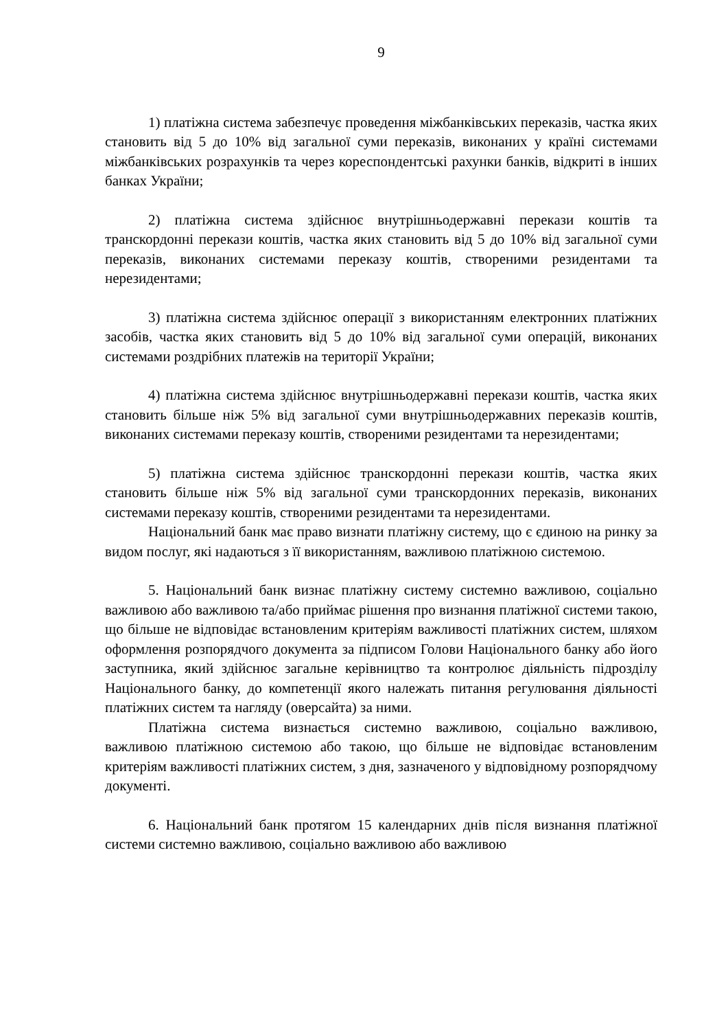9
1) платіжна система забезпечує проведення міжбанківських переказів, частка яких становить від 5 до 10% від загальної суми переказів, виконаних у країні системами міжбанківських розрахунків та через кореспондентські рахунки банків, відкриті в інших банках України;
2) платіжна система здійснює внутрішньодержавні перекази коштів та транскордонні перекази коштів, частка яких становить від 5 до 10% від загальної суми переказів, виконаних системами переказу коштів, створеними резидентами та нерезидентами;
3) платіжна система здійснює операції з використанням електронних платіжних засобів, частка яких становить від 5 до 10% від загальної суми операцій, виконаних системами роздрібних платежів на території України;
4) платіжна система здійснює внутрішньодержавні перекази коштів, частка яких становить більше ніж 5% від загальної суми внутрішньодержавних переказів коштів, виконаних системами переказу коштів, створеними резидентами та нерезидентами;
5) платіжна система здійснює транскордонні перекази коштів, частка яких становить більше ніж 5% від загальної суми транскордонних переказів, виконаних системами переказу коштів, створеними резидентами та нерезидентами.
Національний банк має право визнати платіжну систему, що є єдиною на ринку за видом послуг, які надаються з її використанням, важливою платіжною системою.
5. Національний банк визнає платіжну систему системно важливою, соціально важливою або важливою та/або приймає рішення про визнання платіжної системи такою, що більше не відповідає встановленим критеріям важливості платіжних систем, шляхом оформлення розпорядчого документа за підписом Голови Національного банку або його заступника, який здійснює загальне керівництво та контролює діяльність підрозділу Національного банку, до компетенції якого належать питання регулювання діяльності платіжних систем та нагляду (оверсайта) за ними.
Платіжна система визнається системно важливою, соціально важливою, важливою платіжною системою або такою, що більше не відповідає встановленим критеріям важливості платіжних систем, з дня, зазначеного у відповідному розпорядчому документі.
6. Національний банк протягом 15 календарних днів після визнання платіжної системи системно важливою, соціально важливою або важливою